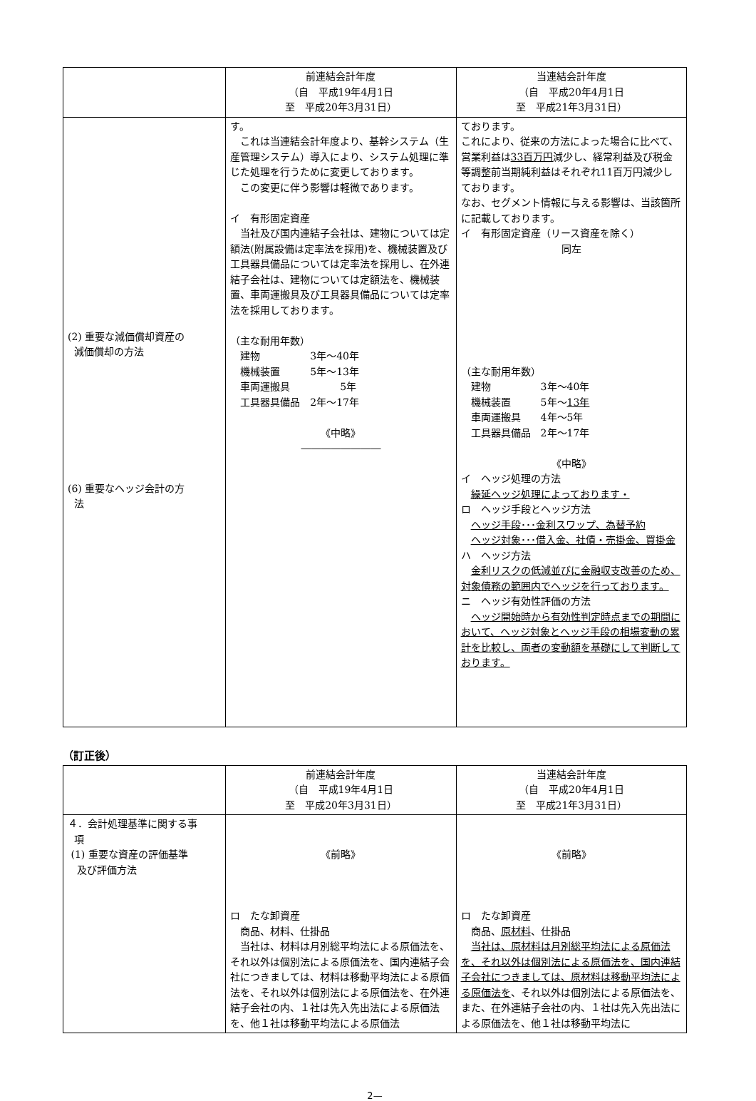| | 前連結会計年度 （自 平成19年4月1日 至 平成20年3月31日） | 当連結会計年度 （自 平成20年4月1日 至 平成21年3月31日） |
| (2) 重要な減価償却資産の 減価償却の方法 (6) 重要なヘッジ会計の方 法 | す。 これは当連結会計年度より、基幹システム（生産管理システム）導入により、システム処理に準じた処理を行うために変更しております。 この変更に伴う影響は軽微であります。 イ 有形固定資産 当社及び国内連結子会社は、建物については定額法(附属設備は定率法を採用)を、機械装置及び工具器具備品については定率法を採用し、在外連結子会社は、建物については定額法を、機械装置、車両運搬具及び工具器具備品については定率法を採用しております。 （主な耐用年数） 建物 3年～40年 機械装置 5年～13年 車両運搬具 5年 工具器具備品 2年～17年 《中略》 ―――――――― | ております。 これにより、従来の方法によった場合に比べて、営業利益は 33百万円 減少し、経常利益及び税金等調整前当期純利益はそれぞれ11百万円減少しております。 なお、セグメント情報に与える影響は、当該箇所に記載しております。 イ 有形固定資産（リース資産を除く） 同左 （主な耐用年数） 建物 3年～40年 機械装置 5年～ 13年 車両運搬具 4年～5年 工具器具備品 2年～17年 《中略》 イ ヘッジ処理の方法 繰延ヘッジ処理によっております・ ロ ヘッジ手段とヘッジ方法 ヘッジ手段･･･金利スワップ、為替予約 ヘッジ対象･･･借入金、社債・売掛金、買掛金 ハ ヘッジ方法 金利リスクの低減並びに金融収支改善のため、対象債務の範囲内でヘッジを行っております。 ニ ヘッジ有効性評価の方法 ヘッジ開始時から有効性判定時点までの期間において、ヘッジ対象とヘッジ手段の相場変動の累計を比較し、両者の変動額を基礎にして判断しております。 |
（訂正後）
| | 前連結会計年度 （自 平成19年4月1日 至 平成20年3月31日） | 当連結会計年度 （自 平成20年4月1日 至 平成21年3月31日） |
| ４．会計処理基準に関する事 項 (1) 重要な資産の評価基準 及び評価方法 | 《前略》 ロ たな卸資産 商品、材料、仕掛品 当社は、材料は月別総平均法による原価法を、それ以外は個別法による原価法を、国内連結子会社につきましては、材料は移動平均法による原価法を、それ以外は個別法による原価法を、在外連結子会社の内、１社は先入先出法による原価法を、他１社は移動平均法による原価法 | 《前略》 ロ たな卸資産 商品、 原材料 、仕掛品 当社は、原材料は月別総平均法による原価法を、それ以外は個別法による原価法を、国内連結子会社につきましては、原材料は移動平均法による原価法を 、それ以外は個別法による原価法を、また、在外連結子会社の内、１社は先入先出法による原価法を、他１社は移動平均法に |
2—